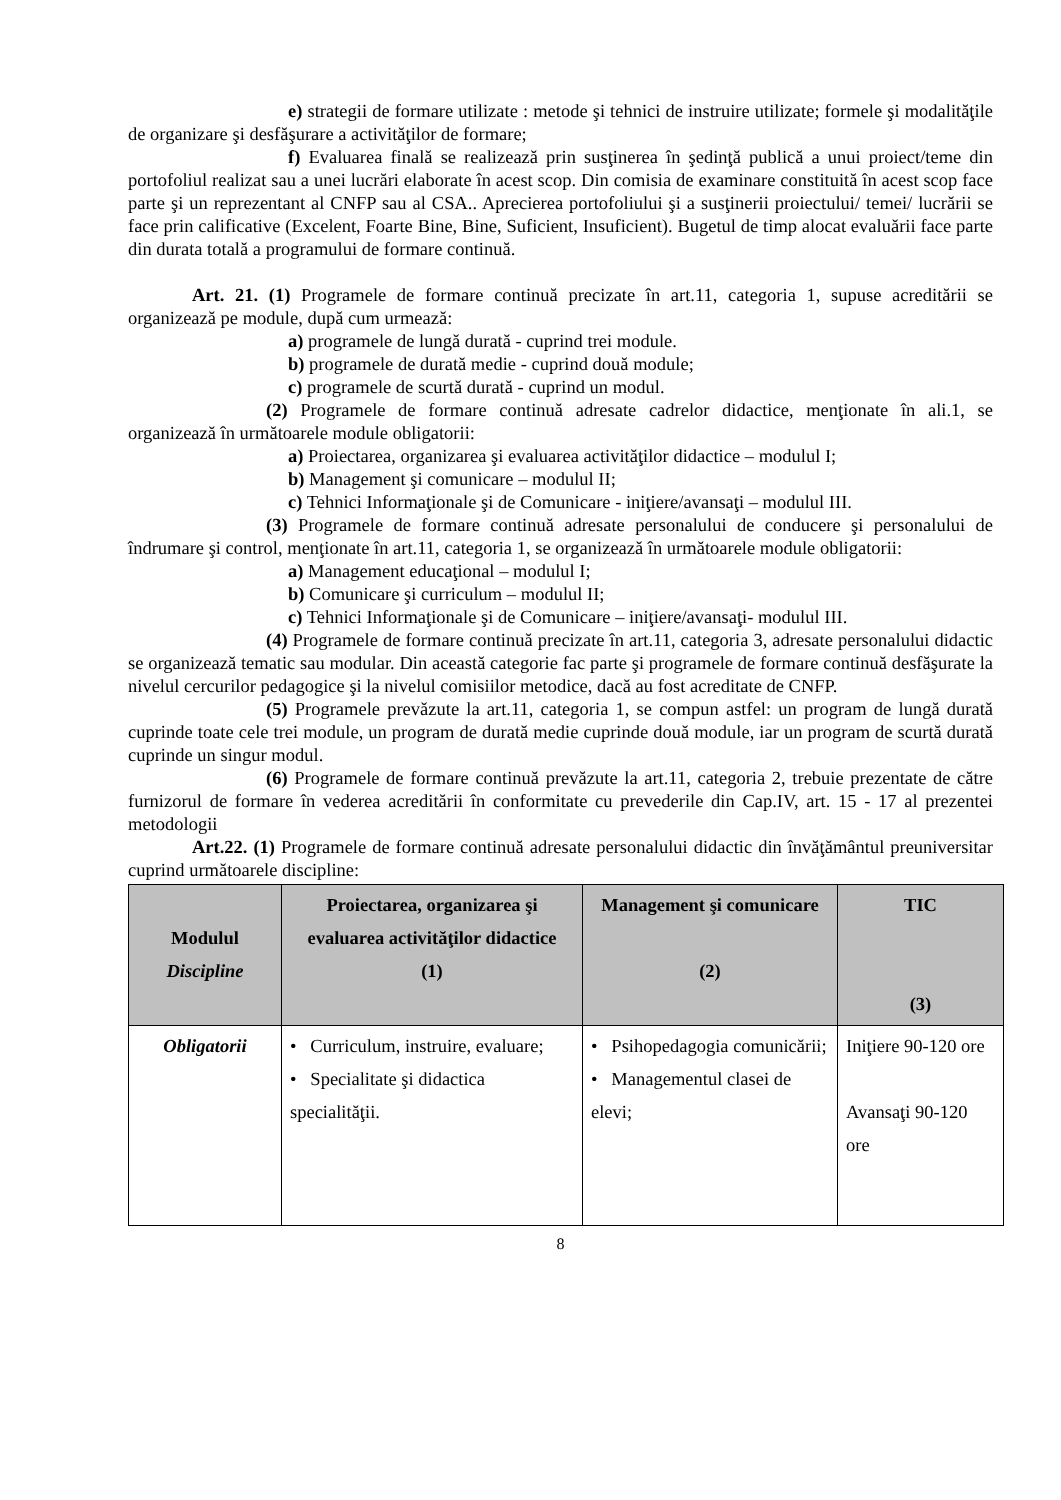e) strategii de formare utilizate : metode şi tehnici de instruire utilizate; formele şi modalităţile de organizare şi desfăşurare a activităţilor de formare;
f) Evaluarea finală se realizează prin susţinerea în şedinţă publică a unui proiect/teme din portofoliul realizat sau a unei lucrări elaborate în acest scop. Din comisia de examinare constituită în acest scop face parte şi un reprezentant al CNFP sau al CSA.. Aprecierea portofoliului şi a susţinerii proiectului/ temei/ lucrării se face prin calificative (Excelent, Foarte Bine, Bine, Suficient, Insuficient). Bugetul de timp alocat evaluării face parte din durata totală a programului de formare continuă.
Art. 21. (1) Programele de formare continuă precizate în art.11, categoria 1, supuse acreditării se organizează pe module, după cum urmează:
a) programele de lungă durată - cuprind trei module.
b) programele de durată medie - cuprind două module;
c) programele de scurtă durată - cuprind un modul.
(2) Programele de formare continuă adresate cadrelor didactice, menţionate în ali.1, se organizează în următoarele module obligatorii:
a) Proiectarea, organizarea şi evaluarea activităţilor didactice – modulul I;
b) Management şi comunicare – modulul II;
c) Tehnici Informaţionale şi de Comunicare - iniţiere/avansaţi – modulul III.
(3) Programele de formare continuă adresate personalului de conducere şi personalului de îndrumare şi control, menţionate în art.11, categoria 1, se organizează în următoarele module obligatorii:
a) Management educaţional – modulul I;
b) Comunicare şi curriculum – modulul II;
c) Tehnici Informaţionale şi de Comunicare – iniţiere/avansaţi- modulul III.
(4) Programele de formare continuă precizate în art.11, categoria 3, adresate personalului didactic se organizează tematic sau modular. Din această categorie fac parte şi programele de formare continuă desfăşurate la nivelul cercurilor pedagogice şi la nivelul comisiilor metodice, dacă au fost acreditate de CNFP.
(5) Programele prevăzute la art.11, categoria 1, se compun astfel: un program de lungă durată cuprinde toate cele trei module, un program de durată medie cuprinde două module, iar un program de scurtă durată cuprinde un singur modul.
(6) Programele de formare continuă prevăzute la art.11, categoria 2, trebuie prezentate de către furnizorul de formare în vederea acreditării în conformitate cu prevederile din Cap.IV, art. 15 - 17 al prezentei metodologii
Art.22. (1) Programele de formare continuă adresate personalului didactic din învăţământul preuniversitar cuprind următoarele discipline:
| Modulul Discipline | Proiectarea, organizarea şi evaluarea activităţilor didactice (1) | Management şi comunicare (2) | TIC (3) |
| --- | --- | --- | --- |
| Obligatorii | • Curriculum, instruire, evaluare; • Specialitate şi didactica specialităţii. | • Psihopedagogia comunicării; • Managementul clasei de elevi; | Iniţiere 90-120 ore Avansaţi 90-120 ore |
8